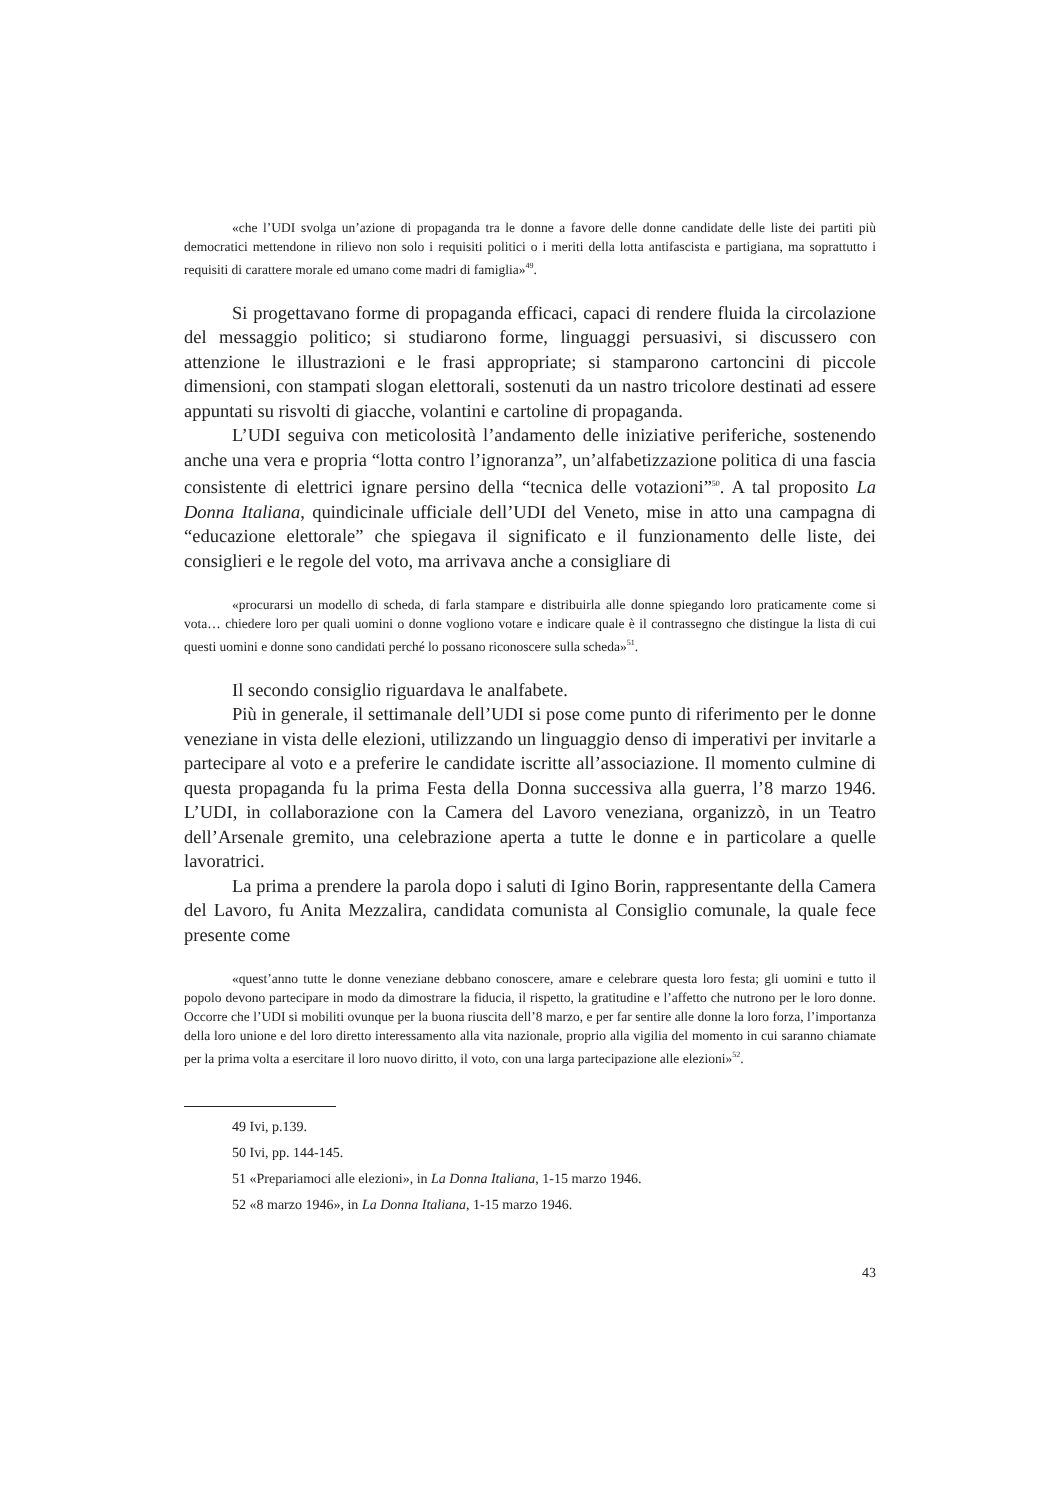«che l’UDI svolga un’azione di propaganda tra le donne a favore delle donne candidate delle liste dei partiti più democratici mettendone in rilievo non solo i requisiti politici o i meriti della lotta antifascista e partigiana, ma soprattutto i requisiti di carattere morale ed umano come madri di famiglia»<sup>49</sup>.
Si progettavano forme di propaganda efficaci, capaci di rendere fluida la circolazione del messaggio politico; si studiarono forme, linguaggi persuasivi, si discussero con attenzione le illustrazioni e le frasi appropriate; si stamparono cartoncini di piccole dimensioni, con stampati slogan elettorali, sostenuti da un nastro tricolore destinati ad essere appuntati su risvolti di giacche, volantini e cartoline di propaganda.
L’UDI seguiva con meticolosità l’andamento delle iniziative periferiche, sostenendo anche una vera e propria “lotta contro l’ignoranza”, un’alfabetizzazione politica di una fascia consistente di elettrici ignare persino della “tecnica delle votazioni”<sup>50</sup>. A tal proposito La Donna Italiana, quindicinale ufficiale dell’UDI del Veneto, mise in atto una campagna di “educazione elettorale” che spiegava il significato e il funzionamento delle liste, dei consiglieri e le regole del voto, ma arrivava anche a consigliare di
«procurarsi un modello di scheda, di farla stampare e distribuirla alle donne spiegando loro praticamente come si vota… chiedere loro per quali uomini o donne vogliono votare e indicare quale è il contrassegno che distingue la lista di cui questi uomini e donne sono candidati perché lo possano riconoscere sulla scheda»<sup>51</sup>.
Il secondo consiglio riguardava le analfabete.
Più in generale, il settimanale dell’UDI si pose come punto di riferimento per le donne veneziane in vista delle elezioni, utilizzando un linguaggio denso di imperativi per invitarle a partecipare al voto e a preferire le candidate iscritte all’associazione. Il momento culmine di questa propaganda fu la prima Festa della Donna successiva alla guerra, l’8 marzo 1946. L’UDI, in collaborazione con la Camera del Lavoro veneziana, organizzò, in un Teatro dell’Arsenale gremito, una celebrazione aperta a tutte le donne e in particolare a quelle lavoratrici.
La prima a prendere la parola dopo i saluti di Igino Borin, rappresentante della Camera del Lavoro, fu Anita Mezzalira, candidata comunista al Consiglio comunale, la quale fece presente come
«quest’anno tutte le donne veneziane debbano conoscere, amare e celebrare questa loro festa; gli uomini e tutto il popolo devono partecipare in modo da dimostrare la fiducia, il rispetto, la gratitudine e l’affetto che nutrono per le loro donne. Occorre che l’UDI si mobiliti ovunque per la buona riuscita dell’8 marzo, e per far sentire alle donne la loro forza, l’importanza della loro unione e del loro diretto interessamento alla vita nazionale, proprio alla vigilia del momento in cui saranno chiamate per la prima volta a esercitare il loro nuovo diritto, il voto, con una larga partecipazione alle elezioni»<sup>52</sup>.
49 Ivi, p.139.
50 Ivi, pp. 144-145.
51 «Prepariamoci alle elezioni», in La Donna Italiana, 1-15 marzo 1946.
52 «8 marzo 1946», in La Donna Italiana, 1-15 marzo 1946.
43